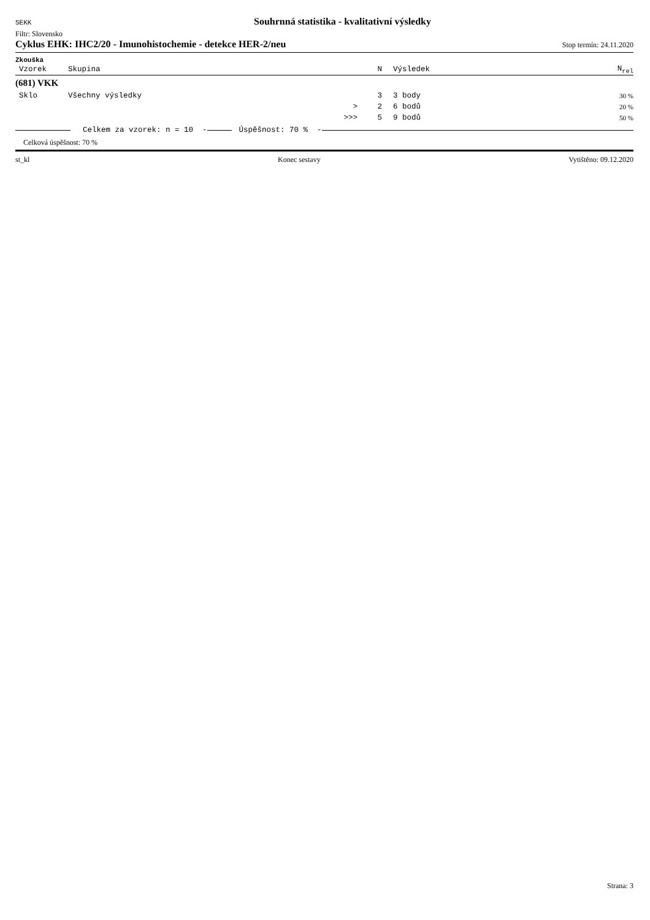SEKK Souhrnná statistika - kvalitativní výsledky
Filtr: Slovensko
Cyklus EHK: IHC2/20 - Imunohistochemie - detekce HER-2/neu Stop termín: 24.11.2020
Zkouška
| Vzorek | Skupina | N | Výsledek | N<sub>rel</sub> |
| --- | --- | --- | --- | --- |
| (681) VKK | | | | |
| Sklo | Všechny výsledky | 3 | 3 body | 30 % |
| | > | 2 | 6 bodů | 20 % |
| | >>> | 5 | 9 bodů | 50 % |
Celkem za vzorek: n = 10 - Úspěšnost: 70 % -
Celková úspěšnost: 70 %
st_kl Konec sestavy Vytištěno: 09.12.2020
Strana: 3